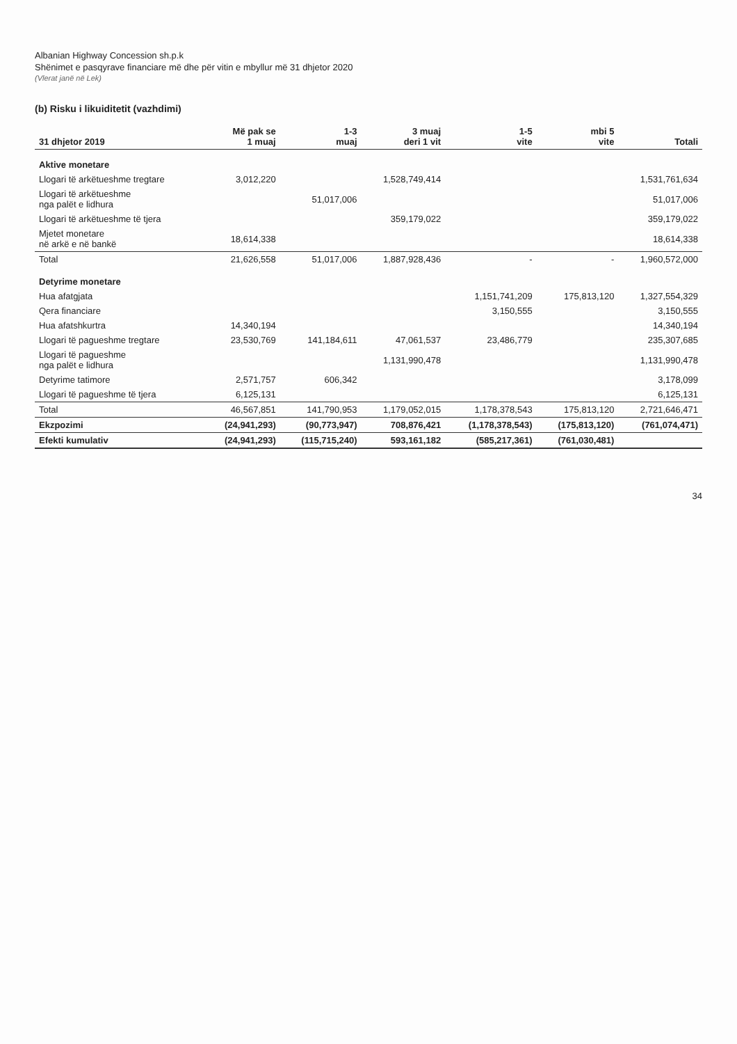Albanian Highway Concession sh.p.k
Shënimet e pasqyrave financiare më dhe për vitin e mbyllur më 31 dhjetor 2020
(Vlerat janë në Lek)
(b) Risku i likuiditetit (vazhdimi)
| 31 dhjetor 2019 | Më pak se 1 muaj | 1-3 muaj | 3 muaj deri 1 vit | 1-5 vite | mbi 5 vite | Totali |
| --- | --- | --- | --- | --- | --- | --- |
| Aktive monetare | | | | | | |
| Llogari të arkëtueshme tregtare | 3,012,220 | | 1,528,749,414 | | | 1,531,761,634 |
| Llogari të arkëtueshme nga palët e lidhura | | 51,017,006 | | | | 51,017,006 |
| Llogari të arkëtueshme të tjera | | | 359,179,022 | | | 359,179,022 |
| Mjetet monetare në arkë e në bankë | 18,614,338 | | | | | 18,614,338 |
| Total | 21,626,558 | 51,017,006 | 1,887,928,436 | - | - | 1,960,572,000 |
| Detyrime monetare | | | | | | |
| Hua afatgjata | | | | 1,151,741,209 | 175,813,120 | 1,327,554,329 |
| Qera financiare | | | | 3,150,555 | | 3,150,555 |
| Hua afatshkurtra | 14,340,194 | | | | | 14,340,194 |
| Llogari të pagueshme tregtare | 23,530,769 | 141,184,611 | 47,061,537 | 23,486,779 | | 235,307,685 |
| Llogari të pagueshme nga palët e lidhura | | | 1,131,990,478 | | | 1,131,990,478 |
| Detyrime tatimore | 2,571,757 | 606,342 | | | | 3,178,099 |
| Llogari të pagueshme të tjera | 6,125,131 | | | | | 6,125,131 |
| Total | 46,567,851 | 141,790,953 | 1,179,052,015 | 1,178,378,543 | 175,813,120 | 2,721,646,471 |
| Ekzpozimi | (24,941,293) | (90,773,947) | 708,876,421 | (1,178,378,543) | (175,813,120) | (761,074,471) |
| Efekti kumulativ | (24,941,293) | (115,715,240) | 593,161,182 | (585,217,361) | (761,030,481) | |
34